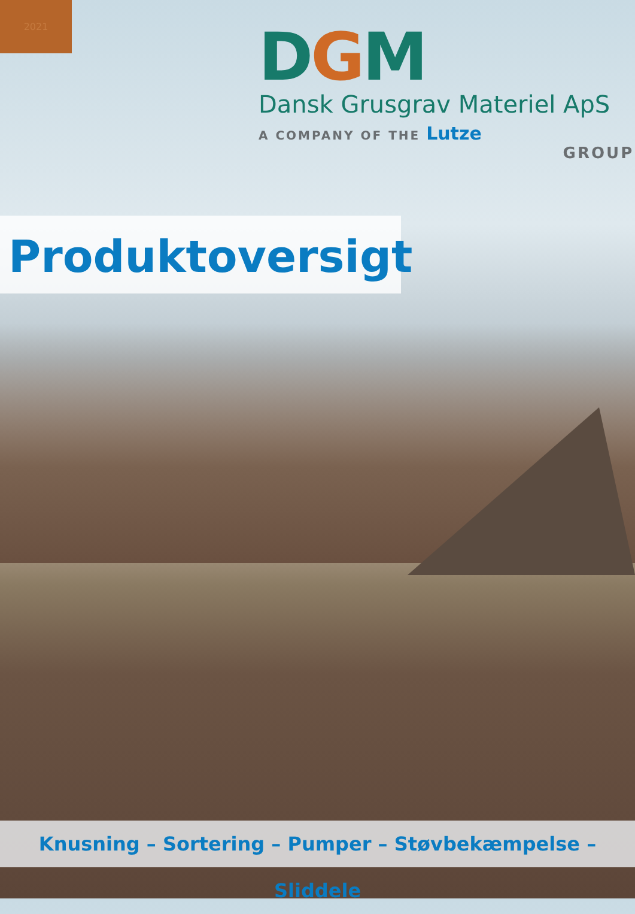2021
DGM
Dansk Grusgrav Materiel ApS
A COMPANY OF THE Lutze
GROUP
Produktoversigt
Knusning – Sortering – Pumper – Støvbekæmpelse – Sliddele